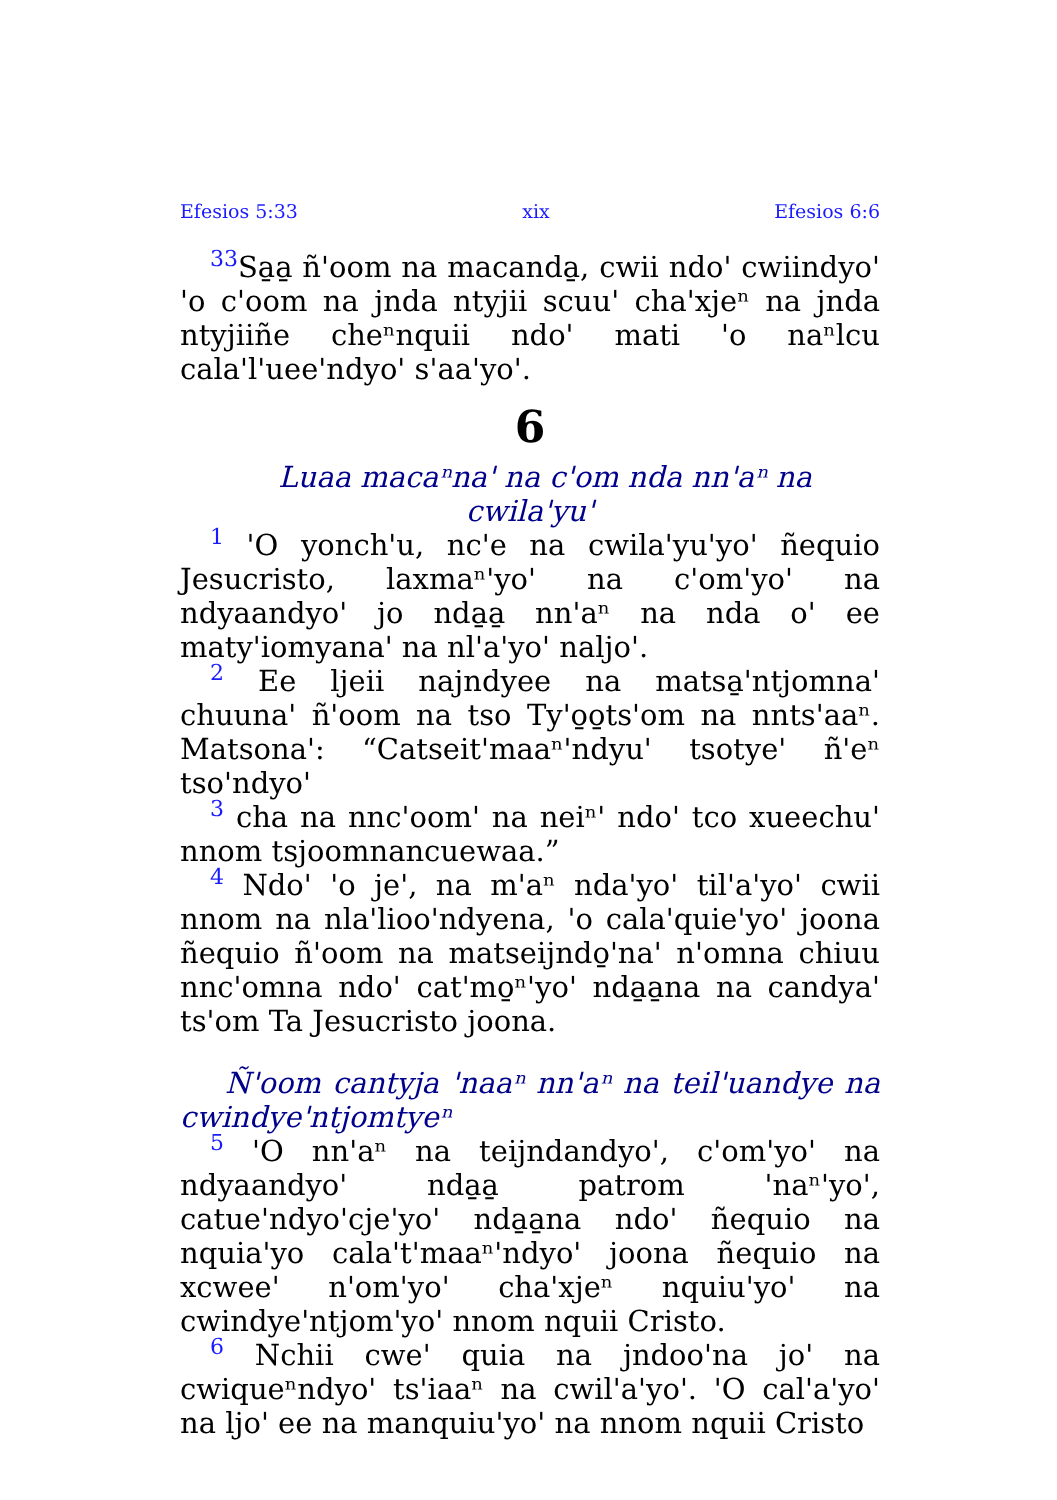Efesios 5:33 xix Efesios 6:6
33 Sa̱a̱ ñ'oom na macanda̱, cwii ndo' cwiindyo' 'o c'oom na jnda ntyjii scuu' cha'xjeⁿ na jnda ntyjiiñe cheⁿnquii ndo' mati 'o naⁿlcu cala'l'uee'ndyo' s'aa'yo'.
6
Luaa macaⁿna' na c'om nda nn'aⁿ na cwila'yu'
1 'O yonch'u, nc'e na cwila'yu'yo' ñequio Jesucristo, laxmaⁿ'yo' na c'om'yo' na ndyaandyo' jo nda̱a̱ nn'aⁿ na nda o' ee maty'iomyana' na nl'a'yo' naljo'.
2 Ee ljeii najndyee na matsa̱'ntjomna' chuuna' ñ'oom na tso Ty'o̱o̱ts'om na nnts'aaⁿ. Matsona': “Catseit'maaⁿ'ndyu' tsotye' ñ'eⁿ tso'ndyo'
3 cha na nnc'oom' na neiⁿ' ndo' tco xueechu' nnom tsjoomnancuewaa.”
4 Ndo' 'o je', na m'aⁿ nda'yo' til'a'yo' cwii nnom na nla'lioo'ndyena, 'o cala'quie'yo' joona ñequio ñ'oom na matseijndo̱'na' n'omna chiuu nnc'omna ndo' cat'mo̱ⁿ'yo' nda̱a̱na na candya' ts'om Ta Jesucristo joona.
Ñ'oom cantyja 'naaⁿ nn'aⁿ na teil'uandye na cwindye'ntjomtyeⁿ
5 'O nn'aⁿ na teijndandyo', c'om'yo' na ndyaandyo' nda̱a̱ patrom 'naⁿ'yo', catue'ndyo'cje'yo' nda̱a̱na ndo' ñequio na nquia'yo cala't'maaⁿ'ndyo' joona ñequio na xcwee' n'om'yo' cha'xjeⁿ nquiu'yo' na cwindye'ntjom'yo' nnom nquii Cristo.
6 Nchii cwe' quia na jndoo'na jo' na cwiqueⁿndyo' ts'iaaⁿ na cwil'a'yo'. 'O cal'a'yo' na ljo' ee na manquiu'yo' na nnom nquii Cristo